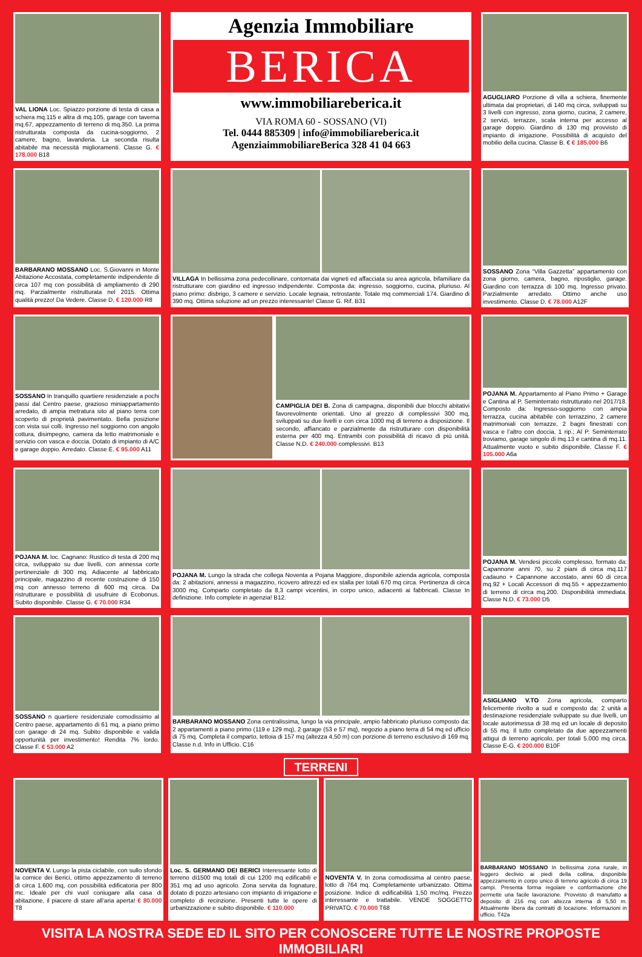VAL LIONA Loc. Spiazzo porzione di testa di casa a schiera mq.115 e altra di mq.105, garage con taverna mq.67, appezzamento di terreno di mq.350. La prima ristrutturata composta da cucina-soggiorno, 2 camere, bagno, lavanderia. La seconda risulta abitabile ma necessità miglioramenti. Classe G. € 178.000 B18
Agenzia Immobiliare
BERICA
www.immobiliareberica.it
VIA ROMA 60 - SOSSANO (VI)
Tel. 0444 885309 | info@immobiliareberica.it
AgenziaimmobiliareBerica 328 41 04 663
AGUGLIARO Porzione di villa a schiera, finemente ultimata dai proprietari, di 140 mq circa, sviluppati su 3 livelli con ingresso, zona giorno, cucina, 2 camere, 2 servizi, terrazze, scala interna per accesso al garage doppio. Giardino di 130 mq provvisto di impianto di irrigazione. Possibilità di acquisto del mobilio della cucina. Classe B. € € 185.000 B6
BARBARANO MOSSANO Loc. S.Giovanni in Monte Abitazione Accostata, completamente indipendente di circa 107 mq con possibilità di ampliamento di 290 mq. Parzialmente ristrutturata nel 2015. Ottima qualità prezzo! Da Vedere. Classe D. € 120.000 R8
VILLAGA In bellissima zona pedecollinare, contornata dai vigneti ed affacciata su area agricola, bifamiliare da ristrutturare con giardino ed ingresso indipendente. Composta da: ingresso, soggiorno, cucina, pluriuso. Al piano primo: disbrigo, 3 camere e servizio. Locale legnaia, retrostante. Totale mq commerciali 174. Giardino di 390 mq. Ottima soluzione ad un prezzo interessante! Classe G. Rif. B31
SOSSANO Zona “Villa Gazzetta” appartamento con zona giorno, camera, bagno, ripostiglio, garage. Giardino con terrazza di 100 mq. Ingresso privato. Parzialmente arredato. Ottimo anche uso investimento. Classe D. € 78.000 A12F
SOSSANO In tranquillo quartiere residenziale a pochi passi dal Centro paese, grazioso miniappartamento arredato, di ampia metratura sito al piano terra con scoperto di proprietà pavimentato. Bella posizione con vista sui colli. Ingresso nel soggiorno con angolo cottura, disimpegno, camera da letto matrimoniale e servizio con vasca e doccia. Dotato di impianto di A/C e garage doppio. Arredato. Classe E. € 95.000 A11
CAMPIGLIA DEI B. Zona di campagna, disponibili due blocchi abitativi favorevolmente orientati. Uno al grezzo di complessivi 300 mq, sviluppati su due livelli e con circa 1000 mq di terreno a disposizione. Il secondo, affiancato e parzialmente da ristrutturare con disponibilità esterna per 400 mq. Entrambi con possibilità di ricavo di più unità. Classe N.D. € 240.000 complessivi. B13
POJANA M. Appartamento al Piano Primo + Garage e Cantina al P. Seminterrato ristrutturato nel 2017/18. Composto da: Ingresso-soggiorno con ampia terrazza, cucina abitabile con terrazzino, 2 camere matrimoniali con terrazze, 2 bagni finestrati con vasca e l’altro con doccia, 1 rip.; Al P. Seminterrato troviamo, garage singolo di mq.13 e cantina di mq.11. Attualmente vuoto e subito disponibile. Classe F. € 105.000 A6a
POJANA M. loc. Cagnano: Rustico di testa di 200 mq circa, sviluppato su due livelli, con annessa corte pertinenziale di 300 mq. Adiacente al fabbricato principale, magazzino di recente costruzione di 150 mq con annesso terreno di 600 mq circa. Da ristrutturare e possibilità di usufruire di Ecobonus. Subito disponibile. Classe G. € 70.000 R34
POJANA M. Lungo la strada che collega Noventa a Pojana Maggiore, disponibile azienda agricola, composta da: 2 abitazioni, annessi a magazzino, ricovero attrezzi ed ex stalla per totali 670 mq circa. Pertinenza di circa 3000 mq. Comparto completato da 8,3 campi vicentini, in corpo unico, adiacenti ai fabbricati. Classe In definizione. Info complete in agenzia! B12.
POJANA M. Vendesi piccolo complesso, formato da: Capannone anni 70, su 2 piani di circa mq.117 cadauno + Capannone accostato, anni 60 di circa mq.92 + Locali Accessori di mq.55 + appezzamento di terreno di circa mq.200. Disponibilità immediata. Classe N.D. € 73.000 D5
SOSSANO n quartiere residenziale comodissimo al Centro paese, appartamento di 61 mq, a piano primo con garage di 24 mq. Subito disponibile e valida opportunità per investimento! Rendita 7% lordo. Classe F. € 53.000 A2
BARBARANO MOSSANO Zona centralissima, lungo la via principale, ampio fabbricato pluriuso composto da: 2 appartamenti a piano primo (119 e 129 mq), 2 garage (53 e 57 mq), negozio a piano terra di 54 mq ed ufficio di 75 mq. Completa il comparto, tettoia di 157 mq (altezza 4,50 m) con porzione di terreno esclusivo di 169 mq. Classe n.d. Info in Ufficio. C16
ASIGLIANO V.TO Zona agricola, comparto felicemente rivolto a sud e composto da: 2 unità a destinazione residenziale sviluppate su due livelli, un locale autorimessa di 38 mq ed un locale di deposito di 55 mq. Il tutto completato da due appezzamenti attigui di terreno agricolo, per totali 5.000 mq circa. Classe E-G. € 200.000 B10F
TERRENI
NOVENTA V. Lungo la pista ciclabile, con sullo sfondo la cornice dei Berici, ottimo appezzamento di terreno di circa 1.600 mq, con possibilità edificatoria per 800 mc. Ideale per chi vuol coniugare alla casa di abitazione, il piacere di stare all’aria aperta! € 80.000 T8
Loc. S. GERMANO DEI BERICI Interessante lotto di terreno di1500 mq totali di cui 1200 mq edificabili e 351 mq ad uso agricolo. Zona servita da fognature, dotato di pozzo artesiano con impianto di irrigazione e completo di recinzione. Presenti tutte le opere di urbanizzazione e subito disponibile. € 110.000
NOVENTA V. In zona comodissima al centro paese, lotto di 764 mq. Completamente urbanizzato. Ottima posizione. Indice di edificabilità 1,50 mc/mq. Prezzo interessante e trattabile. VENDE SOGGETTO PRIVATO. € 70.000 T68
BARBARANO MOSSANO In bellissima zona rurale, in leggero declivio ai piedi della collina, disponibile appezzamento in corpo unico di terreno agricolo di circa 19 campi. Presenta forma regolare e conformazione che permette una facile lavorazione. Provvisto di manufatto a deposito di 216 mq con altezza interna di 5,50 m. Attualmente libera da contratti di locazione. Informazioni in ufficio. T42a
VISITA LA NOSTRA SEDE ED IL SITO PER CONOSCERE TUTTE LE NOSTRE PROPOSTE IMMOBILIARI